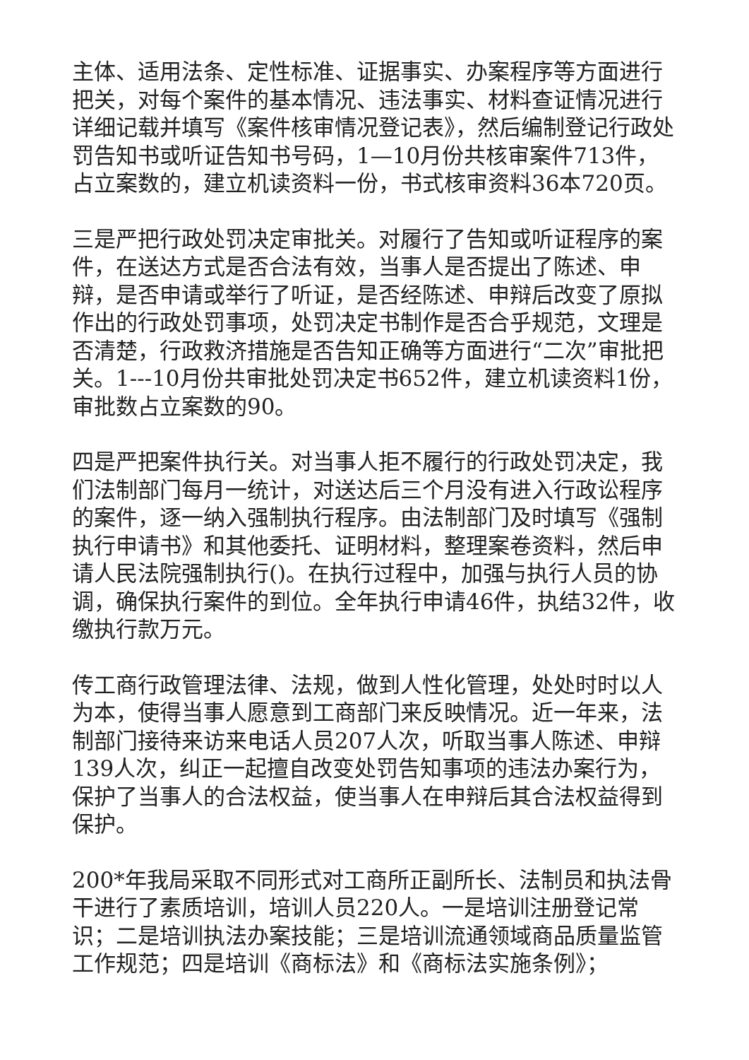主体、适用法条、定性标准、证据事实、办案程序等方面进行把关，对每个案件的基本情况、违法事实、材料查证情况进行详细记载并填写《案件核审情况登记表》，然后编制登记行政处罚告知书或听证告知书号码，1—10月份共核审案件713件，占立案数的，建立机读资料一份，书式核审资料36本720页。
三是严把行政处罚决定审批关。对履行了告知或听证程序的案件，在送达方式是否合法有效，当事人是否提出了陈述、申辩，是否申请或举行了听证，是否经陈述、申辩后改变了原拟作出的行政处罚事项，处罚决定书制作是否合乎规范，文理是否清楚，行政救济措施是否告知正确等方面进行“二次”审批把关。1---10月份共审批处罚决定书652件，建立机读资料1份，审批数占立案数的90。
四是严把案件执行关。对当事人拒不履行的行政处罚决定，我们法制部门每月一统计，对送达后三个月没有进入行政讼程序的案件，逐一纳入强制执行程序。由法制部门及时填写《强制执行申请书》和其他委托、证明材料，整理案卷资料，然后申请人民法院强制执行()。在执行过程中，加强与执行人员的协调，确保执行案件的到位。全年执行申请46件，执结32件，收缴执行款万元。
传工商行政管理法律、法规，做到人性化管理，处处时时以人为本，使得当事人愿意到工商部门来反映情况。近一年来，法制部门接待来访来电话人员207人次，听取当事人陈述、申辩139人次，纠正一起擅自改变处罚告知事项的违法办案行为，保护了当事人的合法权益，使当事人在申辩后其合法权益得到保护。
200*年我局采取不同形式对工商所正副所长、法制员和执法骨干进行了素质培训，培训人员220人。一是培训注册登记常识；二是培训执法办案技能；三是培训流通领域商品质量监管工作规范；四是培训《商标法》和《商标法实施条例》；